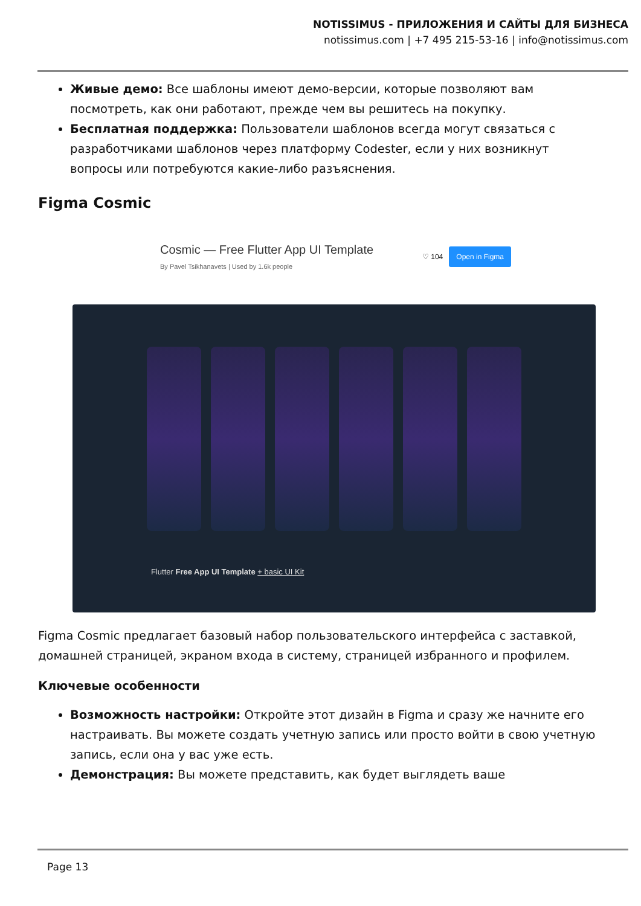NOTISSIMUS - ПРИЛОЖЕНИЯ И САЙТЫ ДЛЯ БИЗНЕСА
notissimus.com | +7 495 215-53-16 | info@notissimus.com
Живые демо: Все шаблоны имеют демо-версии, которые позволяют вам посмотреть, как они работают, прежде чем вы решитесь на покупку.
Бесплатная поддержка: Пользователи шаблонов всегда могут связаться с разработчиками шаблонов через платформу Codester, если у них возникнут вопросы или потребуются какие-либо разъяснения.
Figma Cosmic
Cosmic — Free Flutter App UI Template
By Pavel Tsikhanavets | Used by 1.6k people
♡ 104 Open in Figma
Flutter Free App UI Template + basic UI Kit
Figma Cosmic предлагает базовый набор пользовательского интерфейса с заставкой, домашней страницей, экраном входа в систему, страницей избранного и профилем.
Ключевые особенности
Возможность настройки: Откройте этот дизайн в Figma и сразу же начните его настраивать. Вы можете создать учетную запись или просто войти в свою учетную запись, если она у вас уже есть.
Демонстрация: Вы можете представить, как будет выглядеть ваше
Page 13